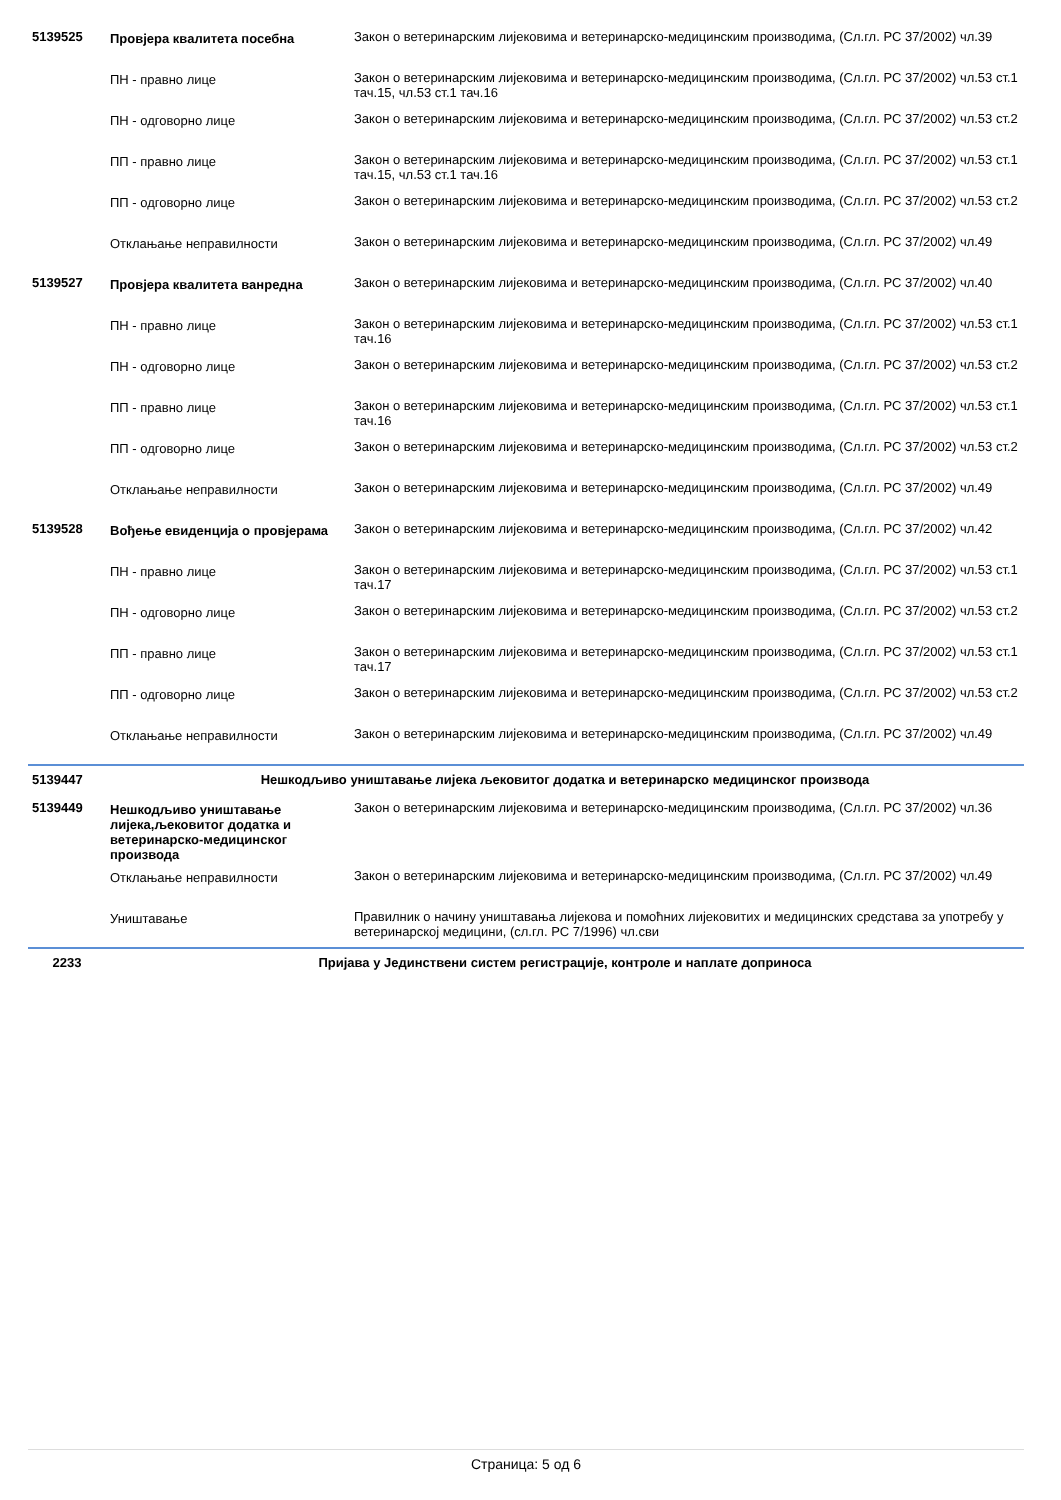| 5139525 | Провјера квалитета посебна | Закон о ветеринарским лијековима и ветеринарско-медицинским производима, (Сл.гл. РС 37/2002) чл.39 |
| | ПН - правно лице | Закон о ветеринарским лијековима и ветеринарско-медицинским производима, (Сл.гл. РС 37/2002) чл.53 ст.1 тач.15, чл.53 ст.1 тач.16 |
| | ПН - одговорно лице | Закон о ветеринарским лијековима и ветеринарско-медицинским производима, (Сл.гл. РС 37/2002) чл.53 ст.2 |
| | ПП - правно лице | Закон о ветеринарским лијековима и ветеринарско-медицинским производима, (Сл.гл. РС 37/2002) чл.53 ст.1 тач.15, чл.53 ст.1 тач.16 |
| | ПП - одговорно лице | Закон о ветеринарским лијековима и ветеринарско-медицинским производима, (Сл.гл. РС 37/2002) чл.53 ст.2 |
| | Отклањање неправилности | Закон о ветеринарским лијековима и ветеринарско-медицинским производима, (Сл.гл. РС 37/2002) чл.49 |
| 5139527 | Провјера квалитета ванредна | Закон о ветеринарским лијековима и ветеринарско-медицинским производима, (Сл.гл. РС 37/2002) чл.40 |
| | ПН - правно лице | Закон о ветеринарским лијековима и ветеринарско-медицинским производима, (Сл.гл. РС 37/2002) чл.53 ст.1 тач.16 |
| | ПН - одговорно лице | Закон о ветеринарским лијековима и ветеринарско-медицинским производима, (Сл.гл. РС 37/2002) чл.53 ст.2 |
| | ПП - правно лице | Закон о ветеринарским лијековима и ветеринарско-медицинским производима, (Сл.гл. РС 37/2002) чл.53 ст.1 тач.16 |
| | ПП - одговорно лице | Закон о ветеринарским лијековима и ветеринарско-медицинским производима, (Сл.гл. РС 37/2002) чл.53 ст.2 |
| | Отклањање неправилности | Закон о ветеринарским лијековима и ветеринарско-медицинским производима, (Сл.гл. РС 37/2002) чл.49 |
| 5139528 | Вођење евиденција о провјерама | Закон о ветеринарским лијековима и ветеринарско-медицинским производима, (Сл.гл. РС 37/2002) чл.42 |
| | ПН - правно лице | Закон о ветеринарским лијековима и ветеринарско-медицинским производима, (Сл.гл. РС 37/2002) чл.53 ст.1 тач.17 |
| | ПН - одговорно лице | Закон о ветеринарским лијековима и ветеринарско-медицинским производима, (Сл.гл. РС 37/2002) чл.53 ст.2 |
| | ПП - правно лице | Закон о ветеринарским лијековима и ветеринарско-медицинским производима, (Сл.гл. РС 37/2002) чл.53 ст.1 тач.17 |
| | ПП - одговорно лице | Закон о ветеринарским лијековима и ветеринарско-медицинским производима, (Сл.гл. РС 37/2002) чл.53 ст.2 |
| | Отклањање неправилности | Закон о ветеринарским лијековима и ветеринарско-медицинским производима, (Сл.гл. РС 37/2002) чл.49 |
| 5139447 | Нешкодљиво уништавање лијека љековитог додатка и ветеринарско медицинског производа | |
| 5139449 | Нешкодљиво уништавање лијека,љековитог додатка и ветеринарско-медицинског производа | Закон о ветеринарским лијековима и ветеринарско-медицинским производима, (Сл.гл. РС 37/2002) чл.36 |
| | Отклањање неправилности | Закон о ветеринарским лијековима и ветеринарско-медицинским производима, (Сл.гл. РС 37/2002) чл.49 |
| | Уништавање | Правилник о начину уништавања лијекова и помоћних лијековитих и медицинских средстава за употребу у ветеринарској медицини, (сл.гл. РС 7/1996) чл.сви |
| 2233 | Пријава у Јединствени систем регистрације, контроле и наплате доприноса | |
Страница: 5 од 6